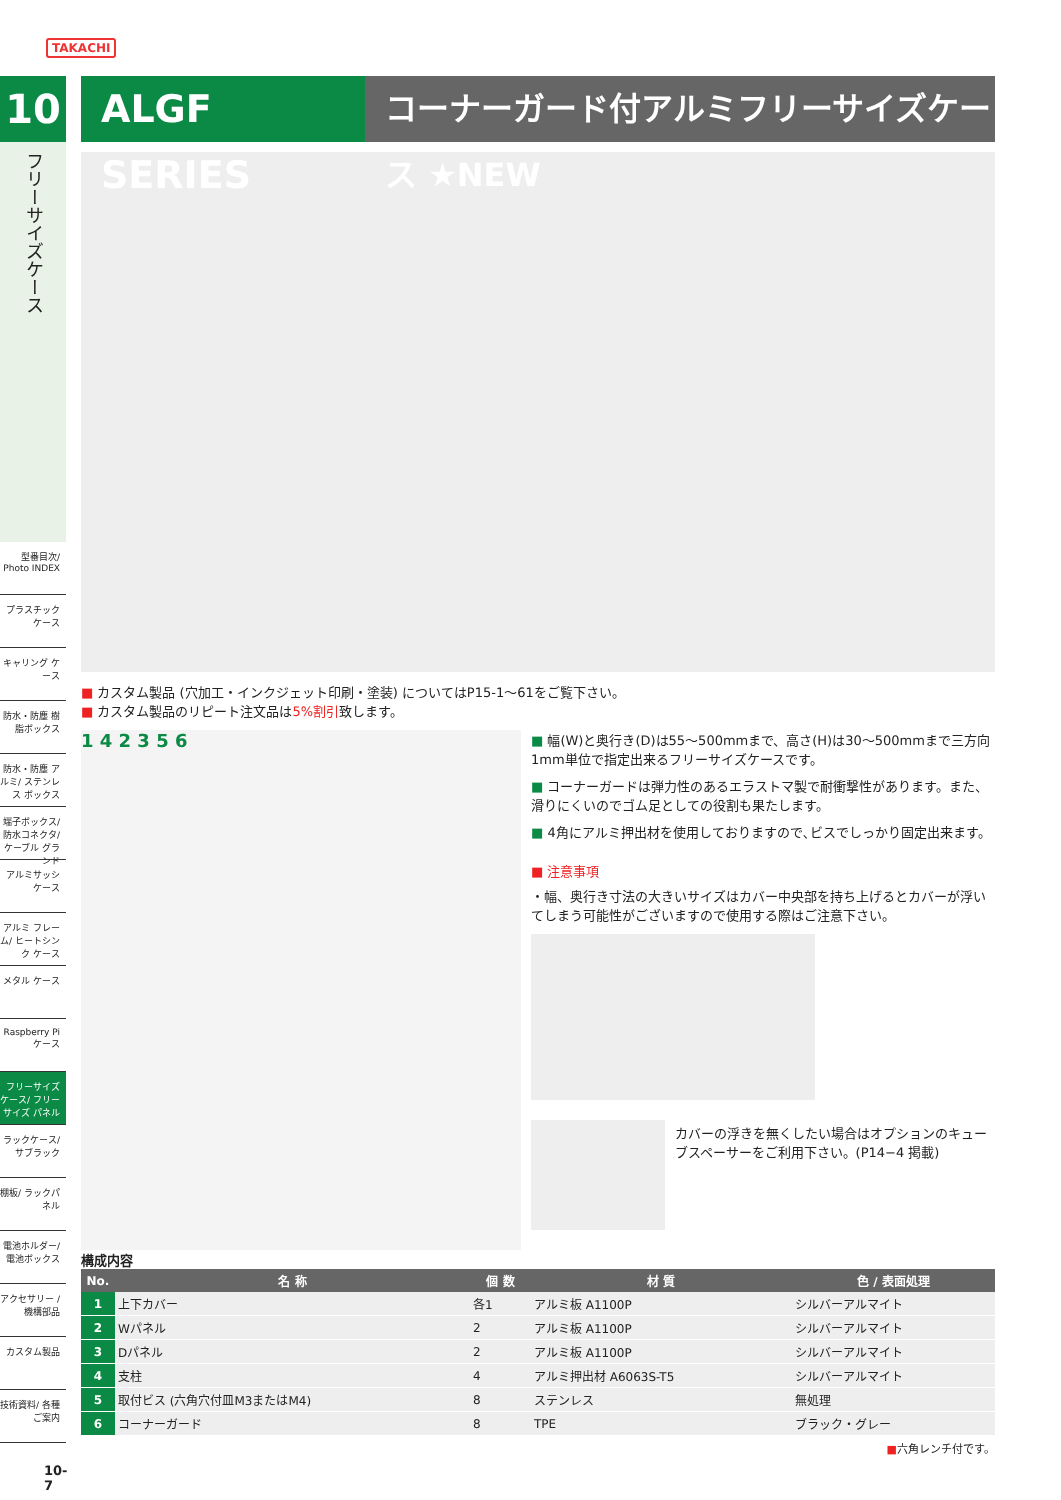TAKACHI
10
フリーサイズケース
型番目次/ Photo INDEX
プラスチック ケース
キャリング ケース
防水・防塵 樹脂ボックス
防水・防塵 アルミ/ ステンレス ボックス
端子ボックス/ 防水コネクタ/ ケーブル グランド
アルミサッシ ケース
アルミ フレーム/ ヒートシンク ケース
メタル ケース
Raspberry Piケース
フリーサイズ ケース/ フリーサイズ パネル
ラックケース/ サブラック
棚板/ ラックパネル
電池ホルダー/ 電池ボックス
アクセサリー /機構部品
カスタム製品
技術資料/ 各種ご案内
10-7
ALGF SERIES
コーナーガード付アルミフリーサイズケース ★NEW
■ カスタム製品 (穴加工・インクジェット印刷・塗装) についてはP15-1〜61をご覧下さい。
■ カスタム製品のリピート注文品は5%割引致します。
1 4 2 3 5 6
■ 幅(W)と奥行き(D)は55〜500mmまで、高さ(H)は30〜500mmまで三方向1mm単位で指定出来るフリーサイズケースです。
■ コーナーガードは弾力性のあるエラストマ製で耐衝撃性があります。また、滑りにくいのでゴム足としての役割も果たします。
■ 4角にアルミ押出材を使用しておりますので､ビスでしっかり固定出来ます。
■ 注意事項
・幅、奥行き寸法の大きいサイズはカバー中央部を持ち上げるとカバーが浮いてしまう可能性がございますので使用する際はご注意下さい。
カバーの浮きを無くしたい場合はオプションのキューブスペーサーをご利用下さい。(P14−4 掲載)
構成内容
| No. | 名 称 | 個 数 | 材 質 | 色 / 表面処理 |
| --- | --- | --- | --- | --- |
| 1 | 上下カバー | 各1 | アルミ板 A1100P | シルバーアルマイト |
| 2 | Wパネル | 2 | アルミ板 A1100P | シルバーアルマイト |
| 3 | Dパネル | 2 | アルミ板 A1100P | シルバーアルマイト |
| 4 | 支柱 | 4 | アルミ押出材 A6063S-T5 | シルバーアルマイト |
| 5 | 取付ビス (六角穴付皿M3またはM4) | 8 | ステンレス | 無処理 |
| 6 | コーナーガード | 8 | TPE | ブラック・グレー |
■六角レンチ付です。